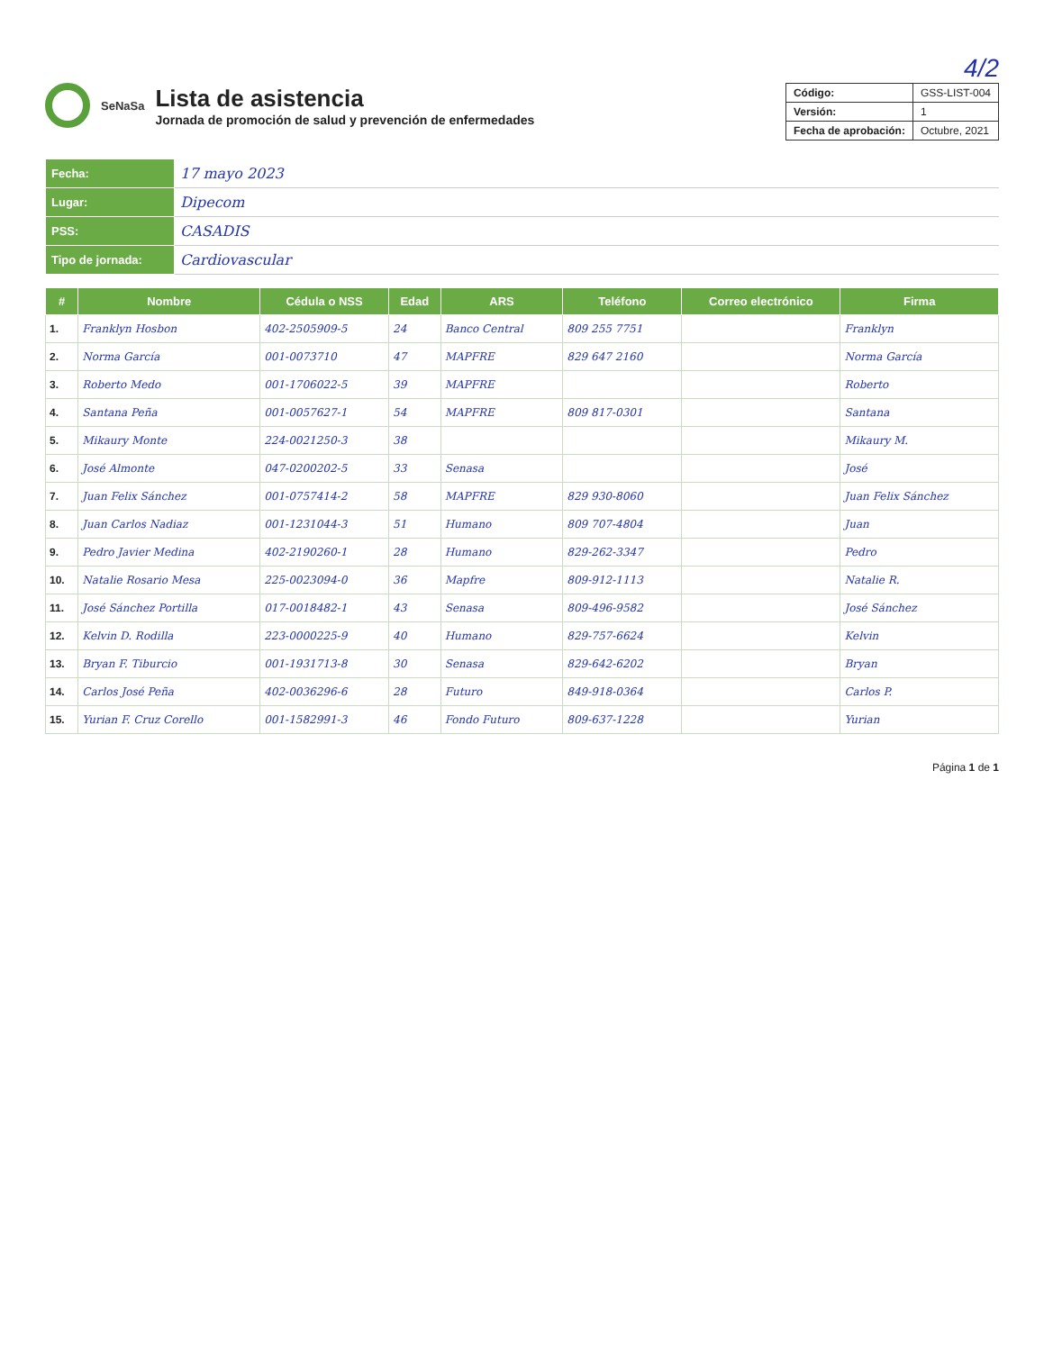4/2
SeNaSa
Lista de asistencia
Jornada de promoción de salud y prevención de enfermedades
| Código: | GSS-LIST-004 |
| Versión: | 1 |
| Fecha de aprobación: | Octubre, 2021 |
| Fecha: | 17 mayo 2023 |
| Lugar: | Dipecom |
| PSS: | CASADIS |
| Tipo de jornada: | Cardiovascular |
| # | Nombre | Cédula o NSS | Edad | ARS | Teléfono | Correo electrónico | Firma |
| --- | --- | --- | --- | --- | --- | --- | --- |
| 1. | Franklyn Hosbon | 402-2505909-5 | 24 | Banco Central | 809 255 7751 | | Franklyn |
| 2. | Norma García | 001-0073710 | 47 | MAPFRE | 829 647 2160 | | Norma García |
| 3. | Roberto Medo | 001-1706022-5 | 39 | MAPFRE | | | Roberto |
| 4. | Santana Peña | 001-0057627-1 | 54 | MAPFRE | 809 817-0301 | | Santana |
| 5. | Mikaury Monte | 224-0021250-3 | 38 | | | | Mikaury M. |
| 6. | José Almonte | 047-0200202-5 | 33 | Senasa | | | José |
| 7. | Juan Felix Sánchez | 001-0757414-2 | 58 | MAPFRE | 829 930-8060 | | Juan Felix Sánchez |
| 8. | Juan Carlos Nadiaz | 001-1231044-3 | 51 | Humano | 809 707-4804 | | Juan |
| 9. | Pedro Javier Medina | 402-2190260-1 | 28 | Humano | 829-262-3347 | | Pedro |
| 10. | Natalie Rosario Mesa | 225-0023094-0 | 36 | Mapfre | 809-912-1113 | | Natalie R. |
| 11. | José Sánchez Portilla | 017-0018482-1 | 43 | Senasa | 809-496-9582 | | José Sánchez |
| 12. | Kelvin D. Rodilla | 223-0000225-9 | 40 | Humano | 829-757-6624 | | Kelvin |
| 13. | Bryan F. Tiburcio | 001-1931713-8 | 30 | Senasa | 829-642-6202 | | Bryan |
| 14. | Carlos José Peña | 402-0036296-6 | 28 | Futuro | 849-918-0364 | | Carlos P. |
| 15. | Yurian F. Cruz Corello | 001-1582991-3 | 46 | Fondo Futuro | 809-637-1228 | | Yurian |
Página 1 de 1